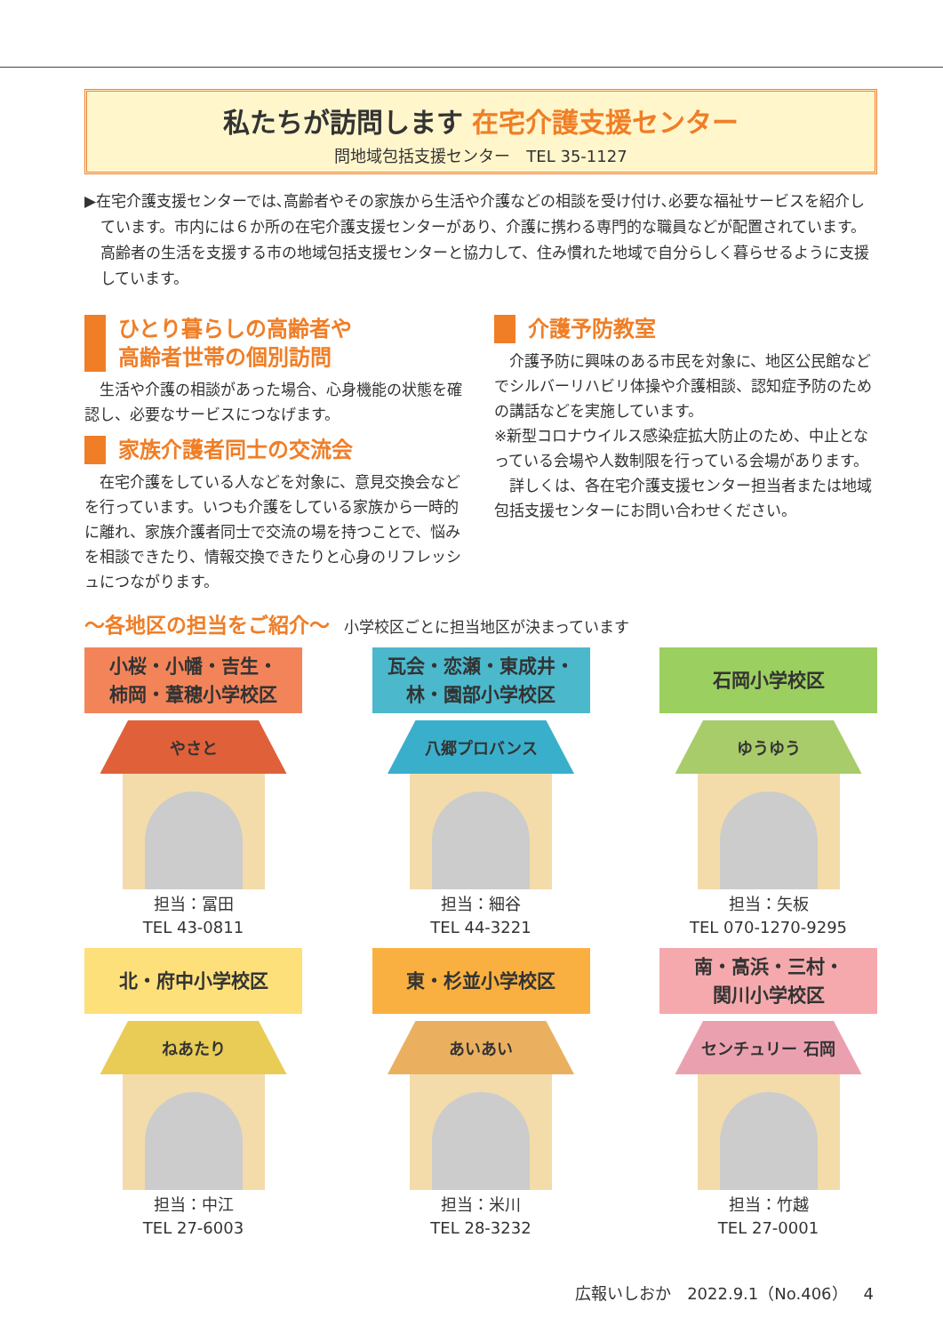私たちが訪問します 在宅介護支援センター
問地域包括支援センター　TEL 35-1127
▶在宅介護支援センターでは､高齢者やその家族から生活や介護などの相談を受け付け､必要な福祉サービスを紹介しています。市内には６か所の在宅介護支援センターがあり、介護に携わる専門的な職員などが配置されています。高齢者の生活を支援する市の地域包括支援センターと協力して、住み慣れた地域で自分らしく暮らせるように支援しています。
ひとり暮らしの高齢者や
高齢者世帯の個別訪問
生活や介護の相談があった場合、心身機能の状態を確認し、必要なサービスにつなげます。
家族介護者同士の交流会
在宅介護をしている人などを対象に、意見交換会などを行っています。いつも介護をしている家族から一時的に離れ、家族介護者同士で交流の場を持つことで、悩みを相談できたり、情報交換できたりと心身のリフレッシュにつながります。
介護予防教室
介護予防に興味のある市民を対象に、地区公民館などでシルバーリハビリ体操や介護相談、認知症予防のための講話などを実施しています。
※新型コロナウイルス感染症拡大防止のため、中止となっている会場や人数制限を行っている会場があります。
詳しくは、各在宅介護支援センター担当者または地域包括支援センターにお問い合わせください。
～各地区の担当をご紹介～ 小学校区ごとに担当地区が決まっています
小桜・小幡・吉生・
柿岡・葦穂小学校区
やさと
担当：冨田
TEL 43-0811
瓦会・恋瀬・東成井・
林・園部小学校区
八郷プロバンス
担当：細谷
TEL 44-3221
石岡小学校区
ゆうゆう
担当：矢板
TEL 070-1270-9295
北・府中小学校区
ねあたり
担当：中江
TEL 27-6003
東・杉並小学校区
あいあい
担当：米川
TEL 28-3232
南・高浜・三村・
関川小学校区
センチュリー 石岡
担当：竹越
TEL 27-0001
広報いしおか　2022.9.1（No.406）　4